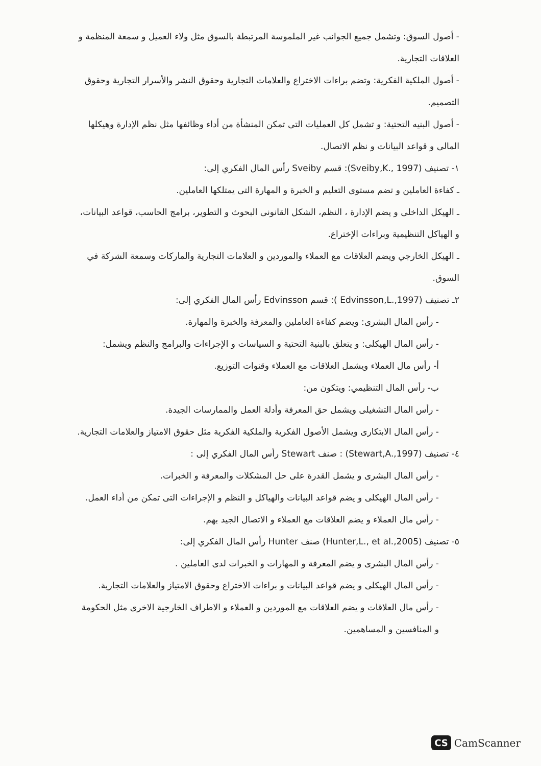- أصول السوق: وتشمل جميع الجوانب غير الملموسة المرتبطة بالسوق مثل ولاء العميل و سمعة المنظمة و العلاقات التجارية.
- أصول الملكية الفكرية: وتضم براءات الاختراع والعلامات التجارية وحقوق النشر والأسرار التجارية وحقوق التصميم.
- أصول البنيه التحتية: و تشمل كل العمليات التى تمكن المنشأة من أداء وظائفها مثل نظم الإدارة وهيكلها المالى و قواعد البيانات و نظم الاتصال.
١- تصنيف (Sveiby,K., 1997): قسم Sveiby رأس المال الفكري إلى:
ـ كفاءة العاملين و تضم مستوى التعليم و الخبرة و المهارة التى يمتلكها العاملين.
ـ الهيكل الداخلى و يضم الإدارة ، النظم، الشكل القانونى البحوث و التطوير، برامج الحاسب، قواعد البيانات، و الهياكل التنظيمية وبراءات الإختراع.
ـ الهيكل الخارجي ويضم العلاقات مع العملاء والموردين و العلامات التجارية والماركات وسمعة الشركة في السوق.
٢ـ تصنيف (Edvinsson,L.,1997 ): قسم Edvinsson رأس المال الفكري إلى:
- رأس المال البشرى: ويضم كفاءة العاملين والمعرفة والخبرة والمهارة.
- رأس المال الهيكلى: و يتعلق بالبنية التحتية و السياسات و الإجراءات والبرامج والنظم ويشمل:
أ- رأس مال العملاء ويشمل العلاقات مع العملاء وقنوات التوزيع.
ب- رأس المال التنظيمي: ويتكون من:
- رأس المال التشغيلى ويشمل حق المعرفة وأدلة العمل والممارسات الجيدة.
- رأس المال الابتكارى ويشمل الأصول الفكرية والملكية الفكرية مثل حقوق الامتياز والعلامات التجارية.
٤- تصنيف (Stewart,A.,1997) : صنف Stewart رأس المال الفكري إلى :
- رأس المال البشرى و يشمل القدرة على حل المشكلات والمعرفة و الخبرات.
- رأس المال الهيكلى و يضم قواعد البيانات والهياكل و النظم و الإجراءات التى تمكن من أداء العمل.
- رأس مال العملاء و يضم العلاقات مع العملاء و الاتصال الجيد بهم.
٥- تصنيف (Hunter,L., et al.,2005) صنف Hunter رأس المال الفكري إلى:
- رأس المال البشرى و يضم المعرفة و المهارات و الخبرات لدى العاملين .
- رأس المال الهيكلى و يضم قواعد البيانات و براءات الاختراع وحقوق الامتياز والعلامات التجارية.
- رأس مال العلاقات و يضم العلاقات مع الموردين و العملاء و الاطراف الخارجية الاخرى مثل الحكومة و المنافسين و المساهمين.
CS CamScanner